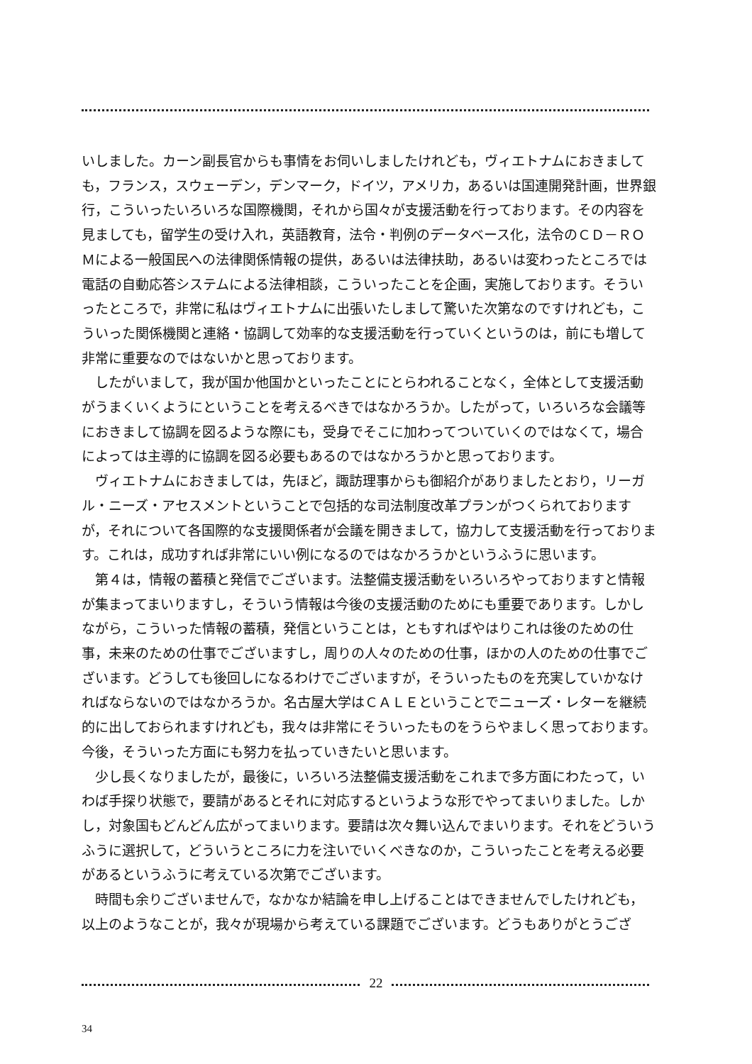いしました。カーン副長官からも事情をお伺いしましたけれども，ヴィエトナムにおきましても，フランス，スウェーデン，デンマーク，ドイツ，アメリカ，あるいは国連開発計画，世界銀行，こういったいろいろな国際機関，それから国々が支援活動を行っております。その内容を見ましても，留学生の受け入れ，英語教育，法令・判例のデータベース化，法令のＣＤ－ＲＯＭによる一般国民への法律関係情報の提供，あるいは法律扶助，あるいは変わったところでは電話の自動応答システムによる法律相談，こういったことを企画，実施しております。そういったところで，非常に私はヴィエトナムに出張いたしまして驚いた次第なのですけれども，こういった関係機関と連絡・協調して効率的な支援活動を行っていくというのは，前にも増して非常に重要なのではないかと思っております。
したがいまして，我が国か他国かといったことにとらわれることなく，全体として支援活動がうまくいくようにということを考えるべきではなかろうか。したがって，いろいろな会議等におきまして協調を図るような際にも，受身でそこに加わってついていくのではなくて，場合によっては主導的に協調を図る必要もあるのではなかろうかと思っております。
ヴィエトナムにおきましては，先ほど，諏訪理事からも御紹介がありましたとおり，リーガル・ニーズ・アセスメントということで包括的な司法制度改革プランがつくられておりますが，それについて各国際的な支援関係者が会議を開きまして，協力して支援活動を行っております。これは，成功すれば非常にいい例になるのではなかろうかというふうに思います。
第４は，情報の蓄積と発信でございます。法整備支援活動をいろいろやっておりますと情報が集まってまいりますし，そういう情報は今後の支援活動のためにも重要であります。しかしながら，こういった情報の蓄積，発信ということは，ともすればやはりこれは後のための仕事，未来のための仕事でございますし，周りの人々のための仕事，ほかの人のための仕事でございます。どうしても後回しになるわけでございますが，そういったものを充実していかなければならないのではなかろうか。名古屋大学はＣＡＬＥということでニューズ・レターを継続的に出しておられますけれども，我々は非常にそういったものをうらやましく思っております。今後，そういった方面にも努力を払っていきたいと思います。
少し長くなりましたが，最後に，いろいろ法整備支援活動をこれまで多方面にわたって，いわば手探り状態で，要請があるとそれに対応するというような形でやってまいりました。しかし，対象国もどんどん広がってまいります。要請は次々舞い込んでまいります。それをどういうふうに選択して，どういうところに力を注いでいくべきなのか，こういったことを考える必要があるというふうに考えている次第でございます。
時間も余りございませんで，なかなか結論を申し上げることはできませんでしたけれども，以上のようなことが，我々が現場から考えている課題でございます。どうもありがとうござ
22
34